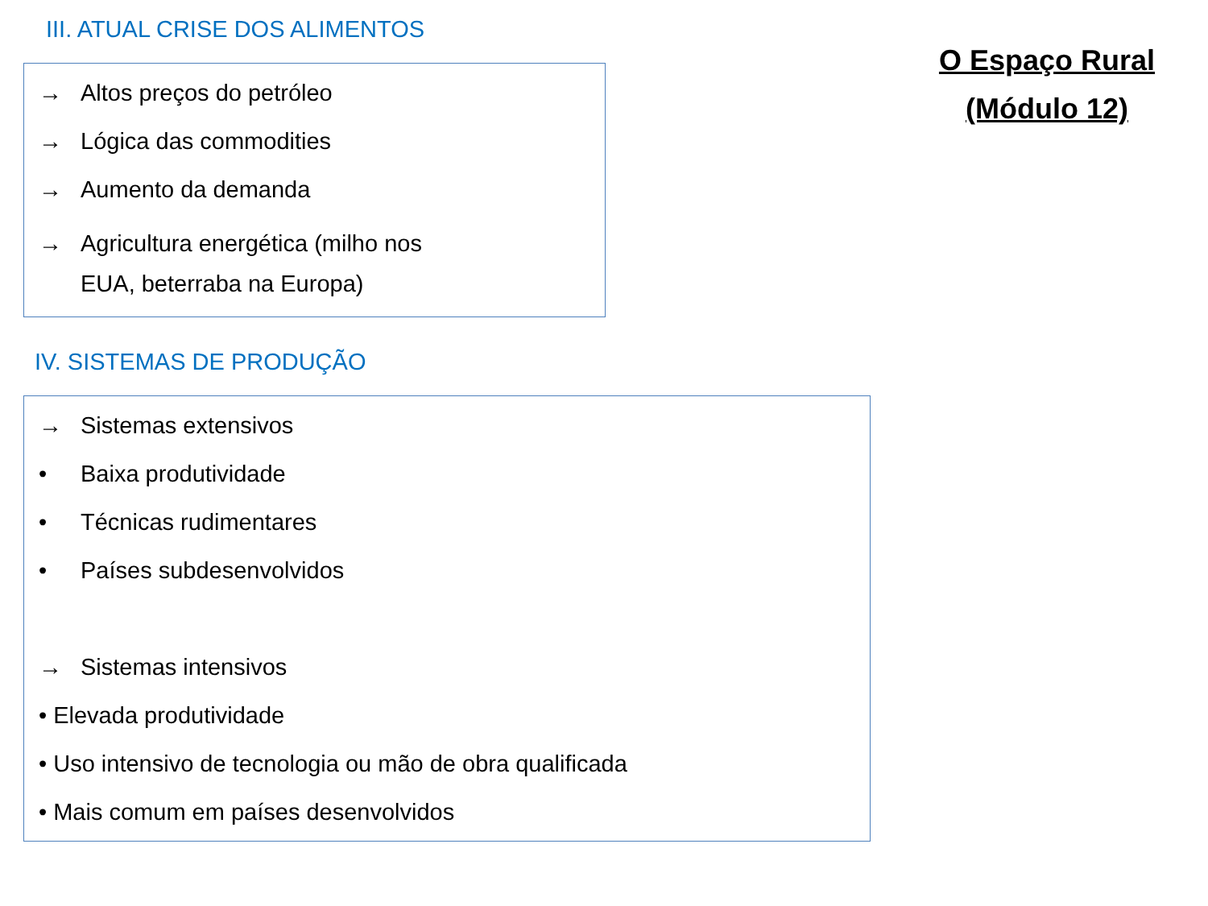III. ATUAL CRISE DOS ALIMENTOS
→ Altos preços do petróleo
→ Lógica das commodities
→ Aumento da demanda
→ Agricultura energética (milho nos
EUA, beterraba na Europa)
O Espaço Rural
(Módulo 12)
IV. SISTEMAS DE PRODUÇÃO
→ Sistemas extensivos
• Baixa produtividade
• Técnicas rudimentares
• Países subdesenvolvidos
→ Sistemas intensivos
• Elevada produtividade
• Uso intensivo de tecnologia ou mão de obra qualificada
• Mais comum em países desenvolvidos